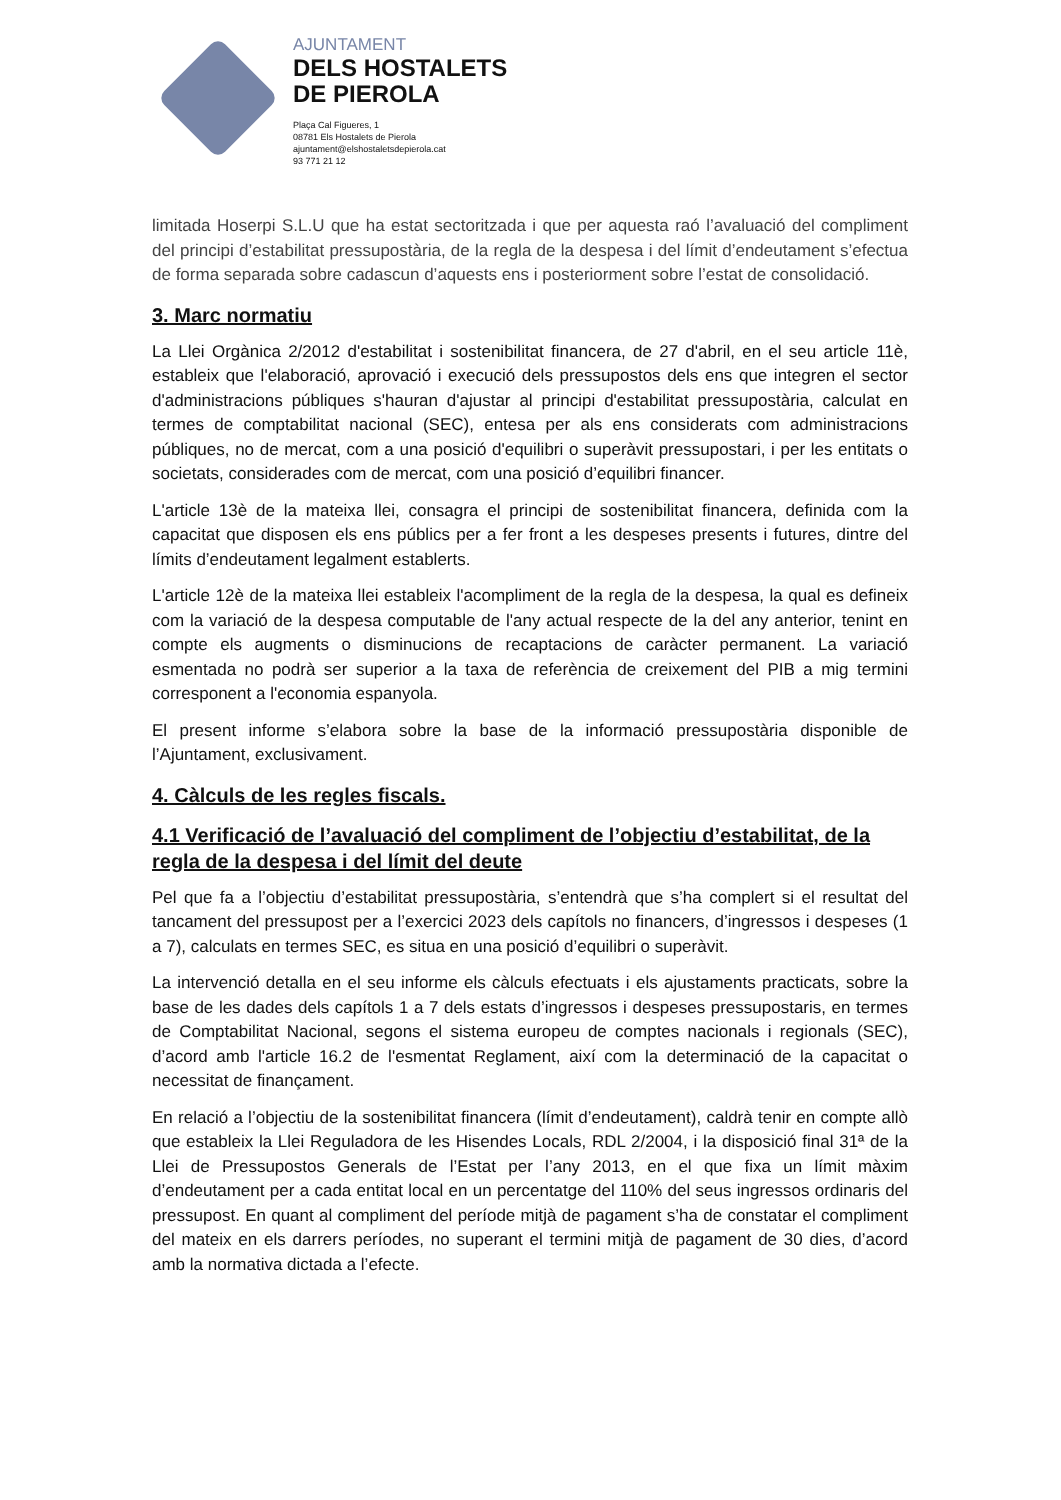AJUNTAMENT
DELS HOSTALETS
DE PIEROLA
Plaça Cal Figueres, 1
08781 Els Hostalets de Pierola
ajuntament@elshostaletsdepierola.cat
93 771 21 12
limitada Hoserpi S.L.U que ha estat sectoritzada i que per aquesta raó l’avaluació del compliment del principi d’estabilitat pressupostària, de la regla de la despesa i del límit d’endeutament s’efectua de forma separada sobre cadascun d’aquests ens i posteriorment sobre l’estat de consolidació.
3. Marc normatiu
La Llei Orgànica 2/2012 d'estabilitat i sostenibilitat financera, de 27 d'abril, en el seu article 11è, estableix que l'elaboració, aprovació i execució dels pressupostos dels ens que integren el sector d'administracions públiques s'hauran d'ajustar al principi d'estabilitat pressupostària, calculat en termes de comptabilitat nacional (SEC), entesa per als ens considerats com administracions públiques, no de mercat, com a una posició d'equilibri o superàvit pressupostari, i per les entitats o societats, considerades com de mercat, com una posició d’equilibri financer.
L'article 13è de la mateixa llei, consagra el principi de sostenibilitat financera, definida com la capacitat que disposen els ens públics per a fer front a les despeses presents i futures, dintre del límits d’endeutament legalment establerts.
L'article 12è de la mateixa llei estableix l'acompliment de la regla de la despesa, la qual es defineix com la variació de la despesa computable de l'any actual respecte de la del any anterior, tenint en compte els augments o disminucions de recaptacions de caràcter permanent. La variació esmentada no podrà ser superior a la taxa de referència de creixement del PIB a mig termini corresponent a l'economia espanyola.
El present informe s’elabora sobre la base de la informació pressupostària disponible de l’Ajuntament, exclusivament.
4. Càlculs de les regles fiscals.
4.1 Verificació de l’avaluació del compliment de l’objectiu d’estabilitat, de la regla de la despesa i del límit del deute
Pel que fa a l’objectiu d’estabilitat pressupostària, s’entendrà que s’ha complert si el resultat del tancament del pressupost per a l’exercici 2023 dels capítols no financers, d’ingressos i despeses (1 a 7), calculats en termes SEC, es situa en una posició d’equilibri o superàvit.
La intervenció detalla en el seu informe els càlculs efectuats i els ajustaments practicats, sobre la base de les dades dels capítols 1 a 7 dels estats d’ingressos i despeses pressupostaris, en termes de Comptabilitat Nacional, segons el sistema europeu de comptes nacionals i regionals (SEC), d’acord amb l'article 16.2 de l'esmentat Reglament, així com la determinació de la capacitat o necessitat de finançament.
En relació a l’objectiu de la sostenibilitat financera (límit d’endeutament), caldrà tenir en compte allò que estableix la Llei Reguladora de les Hisendes Locals, RDL 2/2004, i la disposició final 31ª de la Llei de Pressupostos Generals de l’Estat per l’any 2013, en el que fixa un límit màxim d’endeutament per a cada entitat local en un percentatge del 110% del seus ingressos ordinaris del pressupost. En quant al compliment del període mitjà de pagament s’ha de constatar el compliment del mateix en els darrers períodes, no superant el termini mitjà de pagament de 30 dies, d’acord amb la normativa dictada a l’efecte.